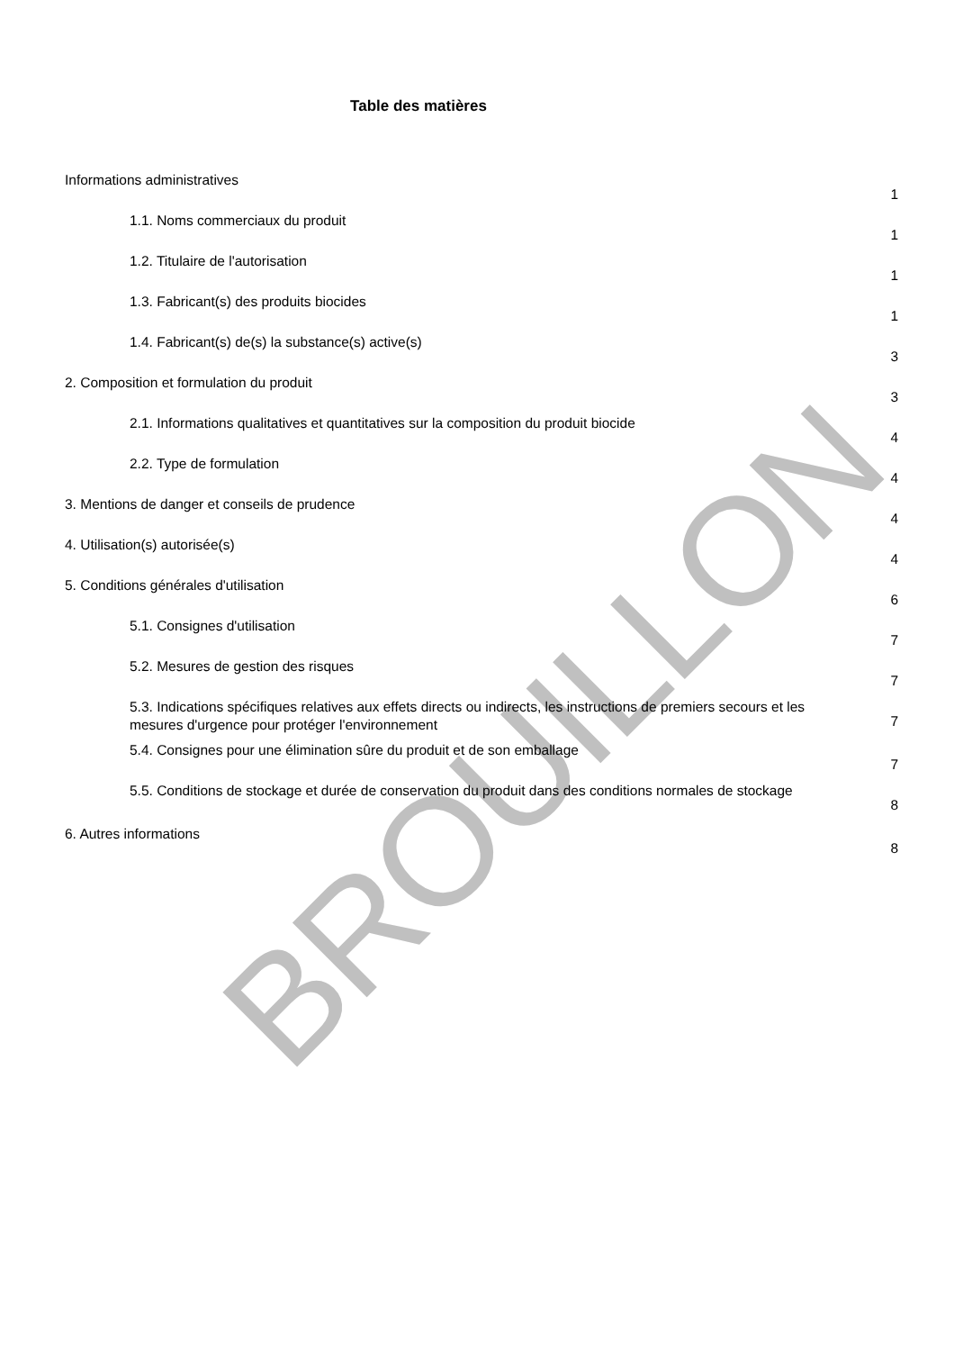BROUILLON
Table des matières
Informations administratives
1
1.1. Noms commerciaux du produit
1
1.2. Titulaire de l'autorisation
1
1.3. Fabricant(s) des produits biocides
1
1.4. Fabricant(s) de(s) la substance(s) active(s)
3
2. Composition et formulation du produit
3
2.1. Informations qualitatives et quantitatives sur la composition du produit biocide
4
2.2. Type de formulation
4
3. Mentions de danger et conseils de prudence
4
4. Utilisation(s) autorisée(s)
4
5. Conditions générales d'utilisation
6
5.1. Consignes d'utilisation
7
5.2. Mesures de gestion des risques
7
5.3. Indications spécifiques relatives aux effets directs ou indirects, les instructions de premiers secours et les mesures d'urgence pour protéger l'environnement
7
5.4. Consignes pour une élimination sûre du produit et de son emballage
7
5.5. Conditions de stockage et durée de conservation du produit dans des conditions normales de stockage
8
6. Autres informations
8